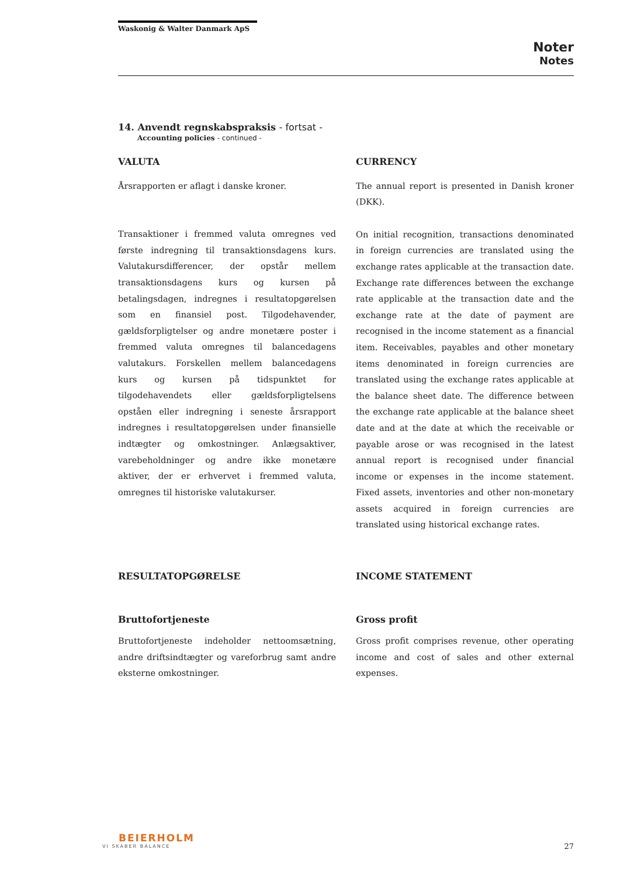Waskonig & Walter Danmark ApS
Noter
Notes
14. Anvendt regnskabspraksis - fortsat -
Accounting policies - continued -
VALUTA
Årsrapporten er aflagt i danske kroner.
Transaktioner i fremmed valuta omregnes ved første indregning til transaktionsdagens kurs. Valutakursdifferencer, der opstår mellem transaktionsdagens kurs og kursen på betalingsdagen, indregnes i resultatopgørelsen som en finansiel post. Tilgodehavender, gældsforpligtelser og andre monetære poster i fremmed valuta omregnes til balancedagens valutakurs. Forskellen mellem balancedagens kurs og kursen på tidspunktet for tilgodehavendets eller gældsforpligtelsens opståen eller indregning i seneste årsrapport indregnes i resultatopgørelsen under finansielle indtægter og omkostninger. Anlægsaktiver, varebeholdninger og andre ikke monetære aktiver, der er erhvervet i fremmed valuta, omregnes til historiske valutakurser.
CURRENCY
The annual report is presented in Danish kroner (DKK).
On initial recognition, transactions denominated in foreign currencies are translated using the exchange rates applicable at the transaction date. Exchange rate differences between the exchange rate applicable at the transaction date and the exchange rate at the date of payment are recognised in the income statement as a financial item. Receivables, payables and other monetary items denominated in foreign currencies are translated using the exchange rates applicable at the balance sheet date. The difference between the exchange rate applicable at the balance sheet date and at the date at which the receivable or payable arose or was recognised in the latest annual report is recognised under financial income or expenses in the income statement. Fixed assets, inventories and other non-monetary assets acquired in foreign currencies are translated using historical exchange rates.
RESULTATOPGØRELSE
Bruttofortjeneste
Bruttofortjeneste indeholder nettoomsætning, andre driftsindtægter og vareforbrug samt andre eksterne omkostninger.
INCOME STATEMENT
Gross profit
Gross profit comprises revenue, other operating income and cost of sales and other external expenses.
BEIERHOLM
VI SKABER BALANCE
27